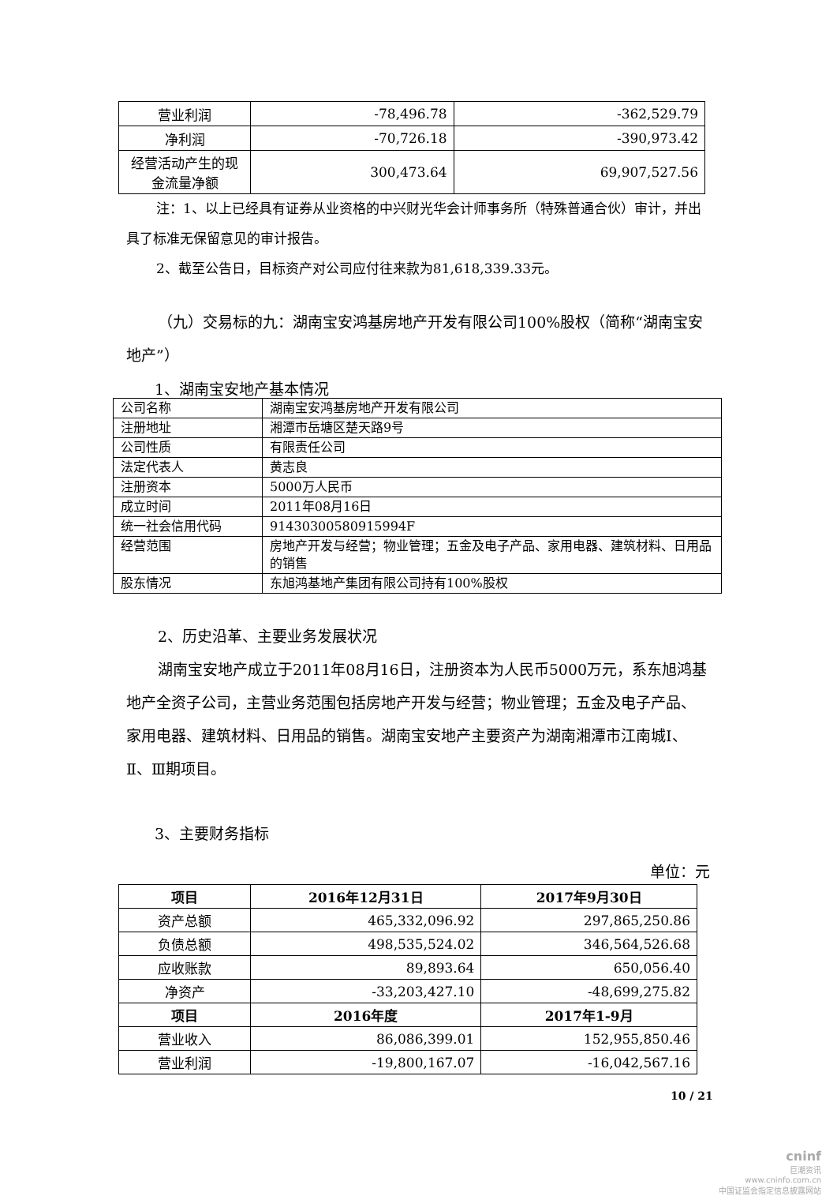| 营业利润 | -78,496.78 | -362,529.79 |
| 净利润 | -70,726.18 | -390,973.42 |
| 经营活动产生的现金流量净额 | 300,473.64 | 69,907,527.56 |
注：1、以上已经具有证券从业资格的中兴财光华会计师事务所（特殊普通合伙）审计，并出具了标准无保留意见的审计报告。
2、截至公告日，目标资产对公司应付往来款为81,618,339.33元。
（九）交易标的九：湖南宝安鸿基房地产开发有限公司100%股权（简称“湖南宝安地产”）
1、湖南宝安地产基本情况
| 公司名称 | 湖南宝安鸿基房地产开发有限公司 |
| 注册地址 | 湘潭市岳塘区楚天路9号 |
| 公司性质 | 有限责任公司 |
| 法定代表人 | 黄志良 |
| 注册资本 | 5000万人民币 |
| 成立时间 | 2011年08月16日 |
| 统一社会信用代码 | 91430300580915994F |
| 经营范围 | 房地产开发与经营；物业管理；五金及电子产品、家用电器、建筑材料、日用品的销售 |
| 股东情况 | 东旭鸿基地产集团有限公司持有100%股权 |
2、历史沿革、主要业务发展状况
湖南宝安地产成立于2011年08月16日，注册资本为人民币5000万元，系东旭鸿基地产全资子公司，主营业务范围包括房地产开发与经营；物业管理；五金及电子产品、家用电器、建筑材料、日用品的销售。湖南宝安地产主要资产为湖南湘潭市江南城Ⅰ、Ⅱ、Ⅲ期项目。
3、主要财务指标
单位：元
| 项目 | 2016年12月31日 | 2017年9月30日 |
| --- | --- | --- |
| 资产总额 | 465,332,096.92 | 297,865,250.86 |
| 负债总额 | 498,535,524.02 | 346,564,526.68 |
| 应收账款 | 89,893.64 | 650,056.40 |
| 净资产 | -33,203,427.10 | -48,699,275.82 |
| 项目 | 2016年度 | 2017年1-9月 |
| 营业收入 | 86,086,399.01 | 152,955,850.46 |
| 营业利润 | -19,800,167.07 | -16,042,567.16 |
10 / 21
cninf
巨潮资讯
www.cninfo.com.cn
中国证监会指定信息披露网站